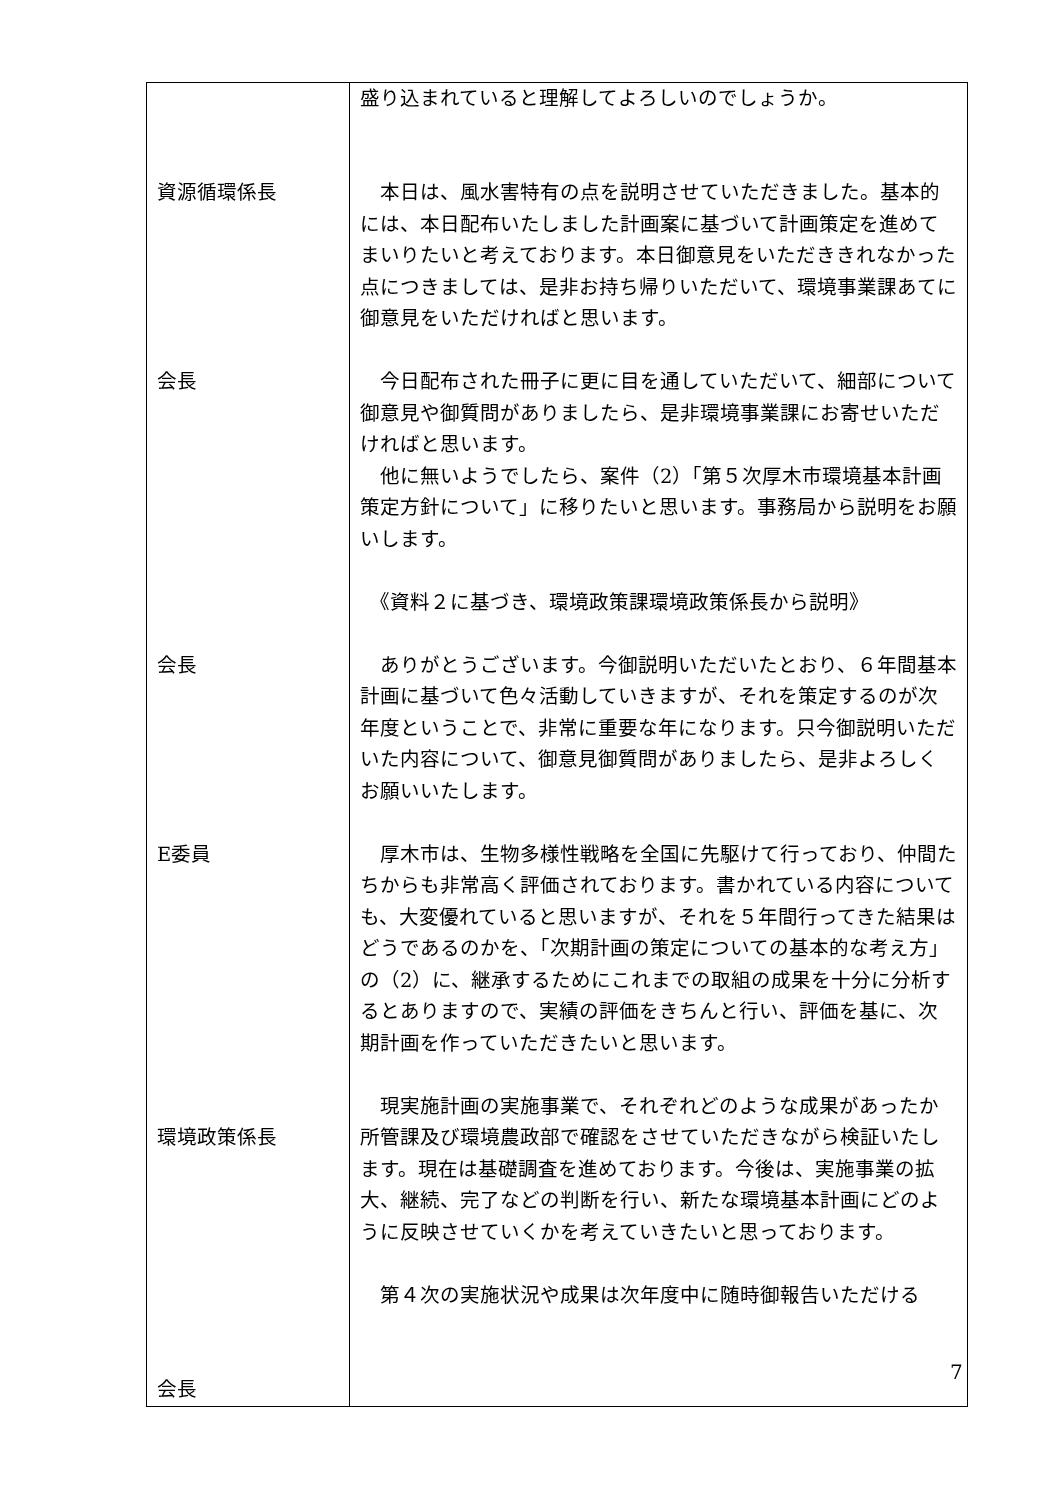| 資源循環係長 会長 会長 E委員 環境政策係長 会長 | 盛り込まれていると理解してよろしいのでしょうか。 本日は、風水害特有の点を説明させていただきました。基本的には、本日配布いたしました計画案に基づいて計画策定を進めてまいりたいと考えております。本日御意見をいただききれなかった点につきましては、是非お持ち帰りいただいて、環境事業課あてに御意見をいただければと思います。 今日配布された冊子に更に目を通していただいて、細部について御意見や御質問がありましたら、是非環境事業課にお寄せいただければと思います。 他に無いようでしたら、案件（2）「第５次厚木市環境基本計画策定方針について」に移りたいと思います。事務局から説明をお願いします。 《資料２に基づき、環境政策課環境政策係長から説明》 ありがとうございます。今御説明いただいたとおり、６年間基本計画に基づいて色々活動していきますが、それを策定するのが次年度ということで、非常に重要な年になります。只今御説明いただいた内容について、御意見御質問がありましたら、是非よろしくお願いいたします。 厚木市は、生物多様性戦略を全国に先駆けて行っており、仲間たちからも非常高く評価されております。書かれている内容についても、大変優れていると思いますが、それを５年間行ってきた結果はどうであるのかを、「次期計画の策定についての基本的な考え方」の（2）に、継承するためにこれまでの取組の成果を十分に分析するとありますので、実績の評価をきちんと行い、評価を基に、次期計画を作っていただきたいと思います。 現実施計画の実施事業で、それぞれどのような成果があったか所管課及び環境農政部で確認をさせていただきながら検証いたします。現在は基礎調査を進めております。今後は、実施事業の拡大、継続、完了などの判断を行い、新たな環境基本計画にどのように反映させていくかを考えていきたいと思っております。 第４次の実施状況や成果は次年度中に随時御報告いただける |
7